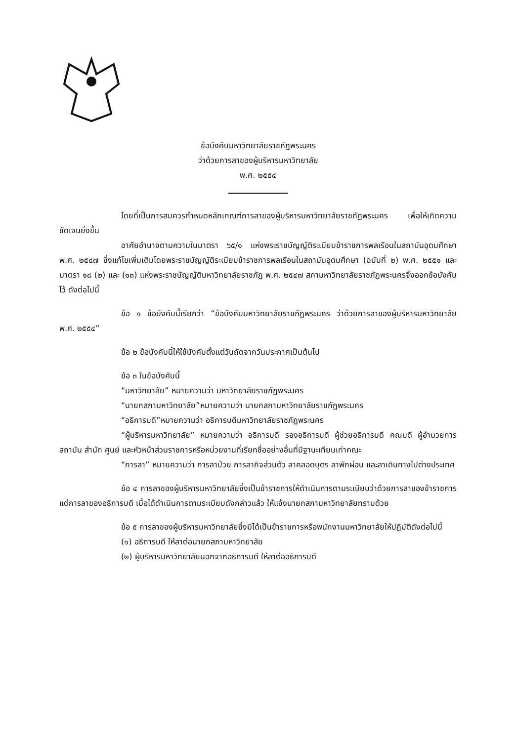ข้อบังคับมหาวิทยาลัยราชภัฏพระนคร
ว่าด้วยการลาของผู้บริหารมหาวิทยาลัย
พ.ศ. ๒๕๕๔
โดยที่เป็นการสมควรกำหนดหลักเกณฑ์การลาของผู้บริหารมหาวิทยาลัยราชภัฏพระนคร เพื่อให้เกิดความชัดเจนยิ่งขึ้น
อาศัยอำนาจตามความในมาตรา ๖๕/๑ แห่งพระราชบัญญัติระเบียบข้าราชการพลเรือนในสถาบันอุดมศึกษา พ.ศ. ๒๕๔๗ ซึ่งแก้ไขเพิ่มเติมโดยพระราชบัญญัติระเบียบข้าราชการพลเรือนในสถาบันอุดมศึกษา (ฉบับที่ ๒) พ.ศ. ๒๕๕๑ และมาตรา ๑๘ (๒) และ (๑๓) แห่งพระราชบัญญัติมหาวิทยาลัยราชภัฏ พ.ศ. ๒๕๔๗ สภามหาวิทยาลัยราชภัฏพระนครจึงออกข้อบังคับไว้ ดังต่อไปนี้
ข้อ ๑ ข้อบังคับนี้เรียกว่า “ข้อบังคับมหาวิทยาลัยราชภัฏพระนคร ว่าด้วยการลาของผู้บริหารมหาวิทยาลัย พ.ศ. ๒๕๕๔”
ข้อ ๒ ข้อบังคับนี้ให้ใช้บังคับตั้งแต่วันถัดจากวันประกาศเป็นต้นไป
ข้อ ๓ ในข้อบังคับนี้
“มหาวิทยาลัย” หมายความว่า มหาวิทยาลัยราชภัฏพระนคร
“นายกสภามหาวิทยาลัย”หมายความว่า นายกสภามหาวิทยาลัยราชภัฏพระนคร
“อธิการบดี”หมายความว่า อธิการบดีมหาวิทยาลัยราชภัฏพระนคร
“ผู้บริหารมหาวิทยาลัย” หมายความว่า อธิการบดี รองอธิการบดี ผู้ช่วยอธิการบดี คณบดี ผู้อำนวยการสถาบัน สำนัก ศูนย์ และหัวหน้าส่วนราชการหรือหน่วยงานที่เรียกชื่ออย่างอื่นที่มีฐานะเทียบเท่าคณะ
“การลา” หมายความว่า การลาป่วย การลากิจส่วนตัว ลาคลอดบุตร ลาพักผ่อน และลาเดินทางไปต่างประเทศ
ข้อ ๔ การลาของผู้บริหารมหาวิทยาลัยซึ่งเป็นข้าราชการให้ดำเนินการตามระเบียบว่าด้วยการลาของข้าราชการ แต่การลาของอธิการบดี เมื่อได้ดำเนินการตามระเบียบดังกล่าวแล้ว ให้แจ้งนายกสภามหาวิทยาลัยทราบด้วย
ข้อ ๕ การลาของผู้บริหารมหาวิทยาลัยซึ่งมิได้เป็นข้าราชการหรือพนักงานมหาวิทยาลัยให้ปฏิบัติดังต่อไปนี้
(๑) อธิการบดี ให้ลาต่อนายกสภามหาวิทยาลัย
(๒) ผู้บริหารมหาวิทยาลัยนอกจากอธิการบดี ให้ลาต่ออธิการบดี